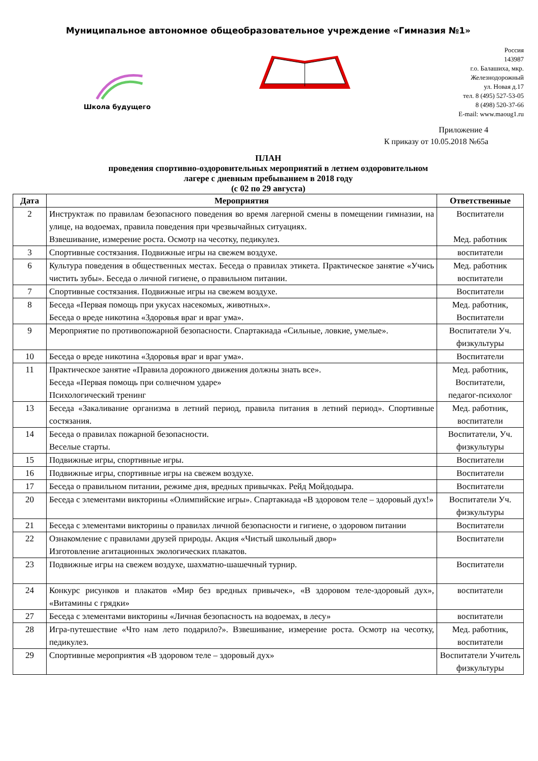Муниципальное автономное общеобразовательное учреждение «Гимназия №1»
Школа будущего
Россия
143987
г.о. Балашиха, мкр.
Железнодорожный
ул. Новая д.17
тел. 8 (495) 527-53-05
8 (498) 520-37-66
E-mail: www.maoug1.ru
Приложение 4
К приказу от 10.05.2018 №65а
ПЛАН
проведения спортивно-оздоровительных мероприятий в летнем оздоровительном
лагере с дневным пребыванием в 2018 году
(с 02 по 29 августа)
| Дата | Мероприятия | Ответственные |
| --- | --- | --- |
| 2 | Инструктаж по правилам безопасного поведения во время лагерной смены в помещении гимназии, на улице, на водоемах, правила поведения при чрезвычайных ситуациях. Взвешивание, измерение роста. Осмотр на чесотку, педикулез. | Воспитатели Мед. работник |
| 3 | Спортивные состязания. Подвижные игры на свежем воздухе. | воспитатели |
| 6 | Культура поведения в общественных местах. Беседа о правилах этикета. Практическое занятие «Учись чистить зубы». Беседа о личной гигиене, о правильном питании. | Мед. работник воспитатели |
| 7 | Спортивные состязания. Подвижные игры на свежем воздухе. | Воспитатели |
| 8 | Беседа «Первая помощь при укусах насекомых, животных». Беседа о вреде никотина «Здоровья враг и враг ума». | Мед. работник, Воспитатели |
| 9 | Мероприятие по противопожарной безопасности. Спартакиада «Сильные, ловкие, умелые». | Воспитатели Уч. физкультуры |
| 10 | Беседа о вреде никотина «Здоровья враг и враг ума». | Воспитатели |
| 11 | Практическое занятие «Правила дорожного движения должны знать все». Беседа «Первая помощь при солнечном ударе» Психологический тренинг | Мед. работник, Воспитатели, педагог-психолог |
| 13 | Беседа «Закаливание организма в летний период, правила питания в летний период». Спортивные состязания. | Мед. работник, воспитатели |
| 14 | Беседа о правилах пожарной безопасности. Веселые старты. | Воспитатели, Уч. физкультуры |
| 15 | Подвижные игры, спортивные игры. | Воспитатели |
| 16 | Подвижные игры, спортивные игры на свежем воздухе. | Воспитатели |
| 17 | Беседа о правильном питании, режиме дня, вредных привычках. Рейд Мойдодыра. | Воспитатели |
| 20 | Беседа с элементами викторины «Олимпийские игры». Спартакиада «В здоровом теле – здоровый дух!» | Воспитатели Уч. физкультуры |
| 21 | Беседа с элементами викторины о правилах личной безопасности и гигиене, о здоровом питании | Воспитатели |
| 22 | Ознакомление с правилами друзей природы. Акция «Чистый школьный двор» Изготовление агитационных экологических плакатов. | Воспитатели |
| 23 | Подвижные игры на свежем воздухе, шахматно-шашечный турнир. | Воспитатели |
| 24 | Конкурс рисунков и плакатов «Мир без вредных привычек», «В здоровом теле-здоровый дух», «Витамины с грядки» | воспитатели |
| 27 | Беседа с элементами викторины «Личная безопасность на водоемах, в лесу» | воспитатели |
| 28 | Игра-путешествие «Что нам лето подарило?». Взвешивание, измерение роста. Осмотр на чесотку, педикулез. | Мед. работник, воспитатели |
| 29 | Спортивные мероприятия «В здоровом теле – здоровый дух» | Воспитатели Учитель физкультуры |